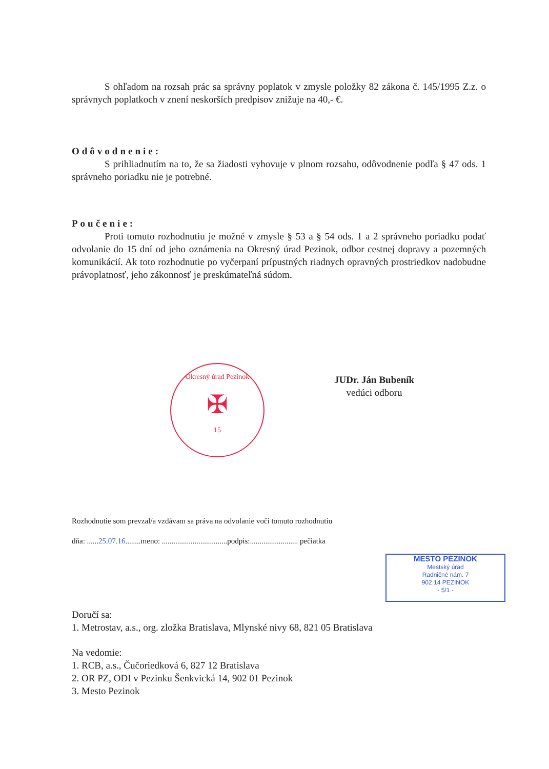S ohľadom na rozsah prác sa správny poplatok v zmysle položky 82 zákona č. 145/1995 Z.z. o správnych poplatkoch v znení neskorších predpisov znižuje na 40,- €.
Odôvodnenie:
S prihliadnutím na to, že sa žiadosti vyhovuje v plnom rozsahu, odôvodnenie podľa § 47 ods. 1 správneho poriadku nie je potrebné.
Poučenie:
Proti tomuto rozhodnutiu je možné v zmysle § 53 a § 54 ods. 1 a 2 správneho poriadku podať odvolanie do 15 dní od jeho oznámenia na Okresný úrad Pezinok, odbor cestnej dopravy a pozemných komunikácií. Ak toto rozhodnutie po vyčerpaní prípustných riadnych opravných prostriedkov nadobudne právoplatnosť, jeho zákonnosť je preskúmateľná súdom.
Okresný úrad Pezinok
✠
15
JUDr. Ján Bubeník
vedúci odboru
Rozhodnutie som prevzal/a vzdávam sa práva na odvolanie voči tomuto rozhodnutiu
dňa: ......25.07.16........meno: ..................................podpis:......................... pečiatka
MESTO PEZINOK
Mestský úrad
Radničné nám. 7
902 14 PEZINOK
- 5/1 -
Doručí sa:
1. Metrostav, a.s., org. zložka Bratislava, Mlynské nivy 68, 821 05 Bratislava
Na vedomie:
1. RCB, a.s., Čučoriedková 6, 827 12 Bratislava
2. OR PZ, ODI v Pezinku Šenkvická 14, 902 01 Pezinok
3. Mesto Pezinok